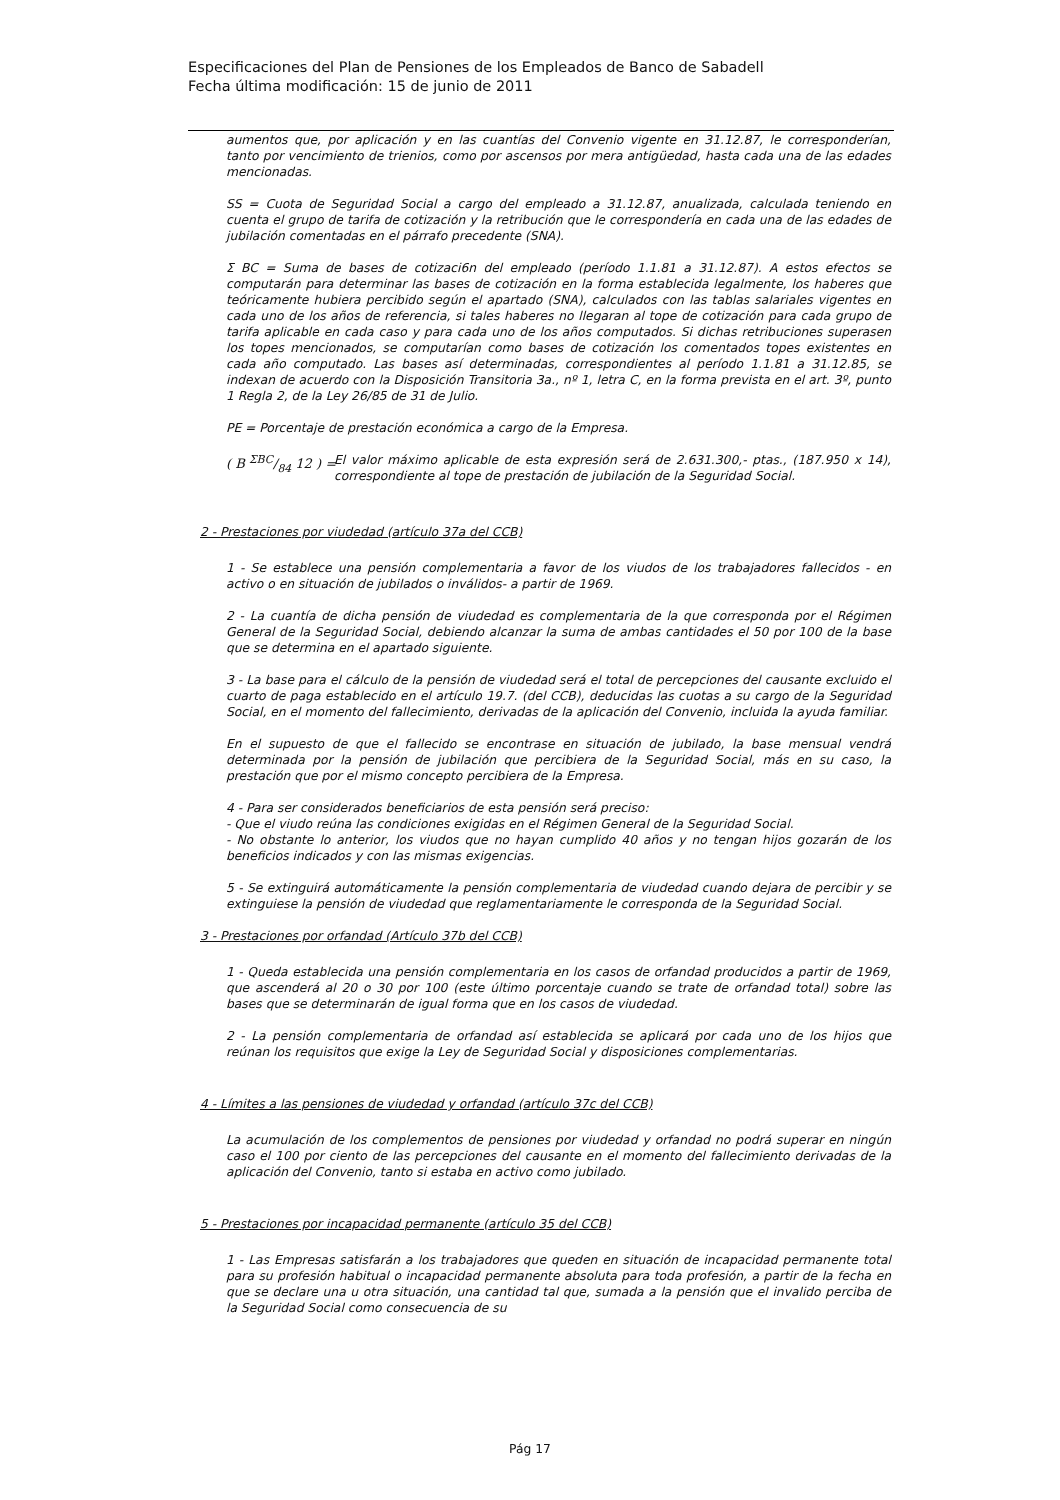Especificaciones del Plan de Pensiones de los Empleados de Banco de Sabadell
Fecha última modificación: 15 de junio de 2011
aumentos que, por aplicación y en las cuantías del Convenio vigente en 31.12.87, le corresponderían, tanto por vencimiento de trienios, como por ascensos por mera antigüedad, hasta cada una de las edades mencionadas.
SS = Cuota de Seguridad Social a cargo del empleado a 31.12.87, anualizada, calculada teniendo en cuenta el grupo de tarifa de cotización y la retribución que le correspondería en cada una de las edades de jubilación comentadas en el párrafo precedente (SNA).
Σ BC = Suma de bases de cotizaci6n del empleado (período 1.1.81 a 31.12.87). A estos efectos se computarán para determinar las bases de cotización en la forma establecida legalmente, los haberes que teóricamente hubiera percibido según el apartado (SNA), calculados con las tablas salariales vigentes en cada uno de los años de referencia, si tales haberes no llegaran al tope de cotización para cada grupo de tarifa aplicable en cada caso y para cada uno de los años computados. Si dichas retribuciones superasen los topes mencionados, se computarían como bases de cotización los comentados topes existentes en cada año computado. Las bases así determinadas, correspondientes al período 1.1.81 a 31.12.85, se indexan de acuerdo con la Disposición Transitoria 3a., nº 1, letra C, en la forma prevista en el art. 3º, punto 1 Regla 2, de la Ley 26/85 de 31 de Julio.
PE = Porcentaje de prestación económica a cargo de la Empresa.
( B ΣBC/84 12 ) = El valor máximo aplicable de esta expresión será de 2.631.300,- ptas., (187.950 x 14), correspondiente al tope de prestación de jubilación de la Seguridad Social.
2 - Prestaciones por viudedad (artículo 37a del CCB)
1 - Se establece una pensión complementaria a favor de los viudos de los trabajadores fallecidos - en activo o en situación de jubilados o inválidos- a partir de 1969.
2 - La cuantía de dicha pensión de viudedad es complementaria de la que corresponda por el Régimen General de la Seguridad Social, debiendo alcanzar la suma de ambas cantidades el 50 por 100 de la base que se determina en el apartado siguiente.
3 - La base para el cálculo de la pensión de viudedad será el total de percepciones del causante excluido el cuarto de paga establecido en el artículo 19.7. (del CCB), deducidas las cuotas a su cargo de la Seguridad Social, en el momento del fallecimiento, derivadas de la aplicación del Convenio, incluida la ayuda familiar.
En el supuesto de que el fallecido se encontrase en situación de jubilado, la base mensual vendrá determinada por la pensión de jubilación que percibiera de la Seguridad Social, más en su caso, la prestación que por el mismo concepto percibiera de la Empresa.
4 - Para ser considerados beneficiarios de esta pensión será preciso:
- Que el viudo reúna las condiciones exigidas en el Régimen General de la Seguridad Social.
- No obstante lo anterior, los viudos que no hayan cumplido 40 años y no tengan hijos gozarán de los beneficios indicados y con las mismas exigencias.
5 - Se extinguirá automáticamente la pensión complementaria de viudedad cuando dejara de percibir y se extinguiese la pensión de viudedad que reglamentariamente le corresponda de la Seguridad Social.
3 - Prestaciones por orfandad (Artículo 37b del CCB)
1 - Queda establecida una pensión complementaria en los casos de orfandad producidos a partir de 1969, que ascenderá al 20 o 30 por 100 (este último porcentaje cuando se trate de orfandad total) sobre las bases que se determinarán de igual forma que en los casos de viudedad.
2 - La pensión complementaria de orfandad así establecida se aplicará por cada uno de los hijos que reúnan los requisitos que exige la Ley de Seguridad Social y disposiciones complementarias.
4 - Límites a las pensiones de viudedad y orfandad (artículo 37c del CCB)
La acumulación de los complementos de pensiones por viudedad y orfandad no podrá superar en ningún caso el 100 por ciento de las percepciones del causante en el momento del fallecimiento derivadas de la aplicación del Convenio, tanto si estaba en activo como jubilado.
5 - Prestaciones por incapacidad permanente (artículo 35 del CCB)
1 - Las Empresas satisfarán a los trabajadores que queden en situación de incapacidad permanente total para su profesión habitual o incapacidad permanente absoluta para toda profesión, a partir de la fecha en que se declare una u otra situación, una cantidad tal que, sumada a la pensión que el invalido perciba de la Seguridad Social como consecuencia de su
Pág 17